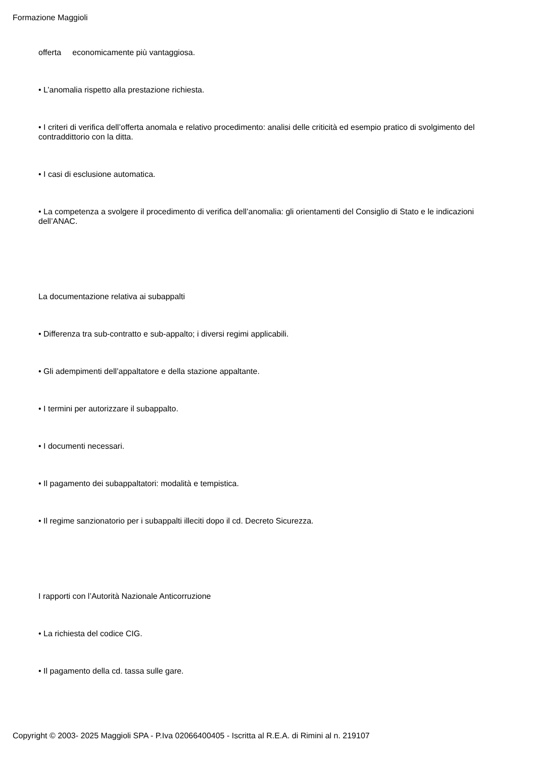Formazione Maggioli
offerta economicamente più vantaggiosa.
• L’anomalia rispetto alla prestazione richiesta.
• I criteri di verifica dell’offerta anomala e relativo procedimento: analisi delle criticità ed esempio pratico di svolgimento del contraddittorio con la ditta.
• I casi di esclusione automatica.
• La competenza a svolgere il procedimento di verifica dell’anomalia: gli orientamenti del Consiglio di Stato e le indicazioni dell’ANAC.
La documentazione relativa ai subappalti
• Differenza tra sub-contratto e sub-appalto; i diversi regimi applicabili.
• Gli adempimenti dell’appaltatore e della stazione appaltante.
• I termini per autorizzare il subappalto.
• I documenti necessari.
• Il pagamento dei subappaltatori: modalità e tempistica.
• Il regime sanzionatorio per i subappalti illeciti dopo il cd. Decreto Sicurezza.
I rapporti con l’Autorità Nazionale Anticorruzione
• La richiesta del codice CIG.
• Il pagamento della cd. tassa sulle gare.
Copyright © 2003- 2025 Maggioli SPA - P.Iva 02066400405 - Iscritta al R.E.A. di Rimini al n. 219107